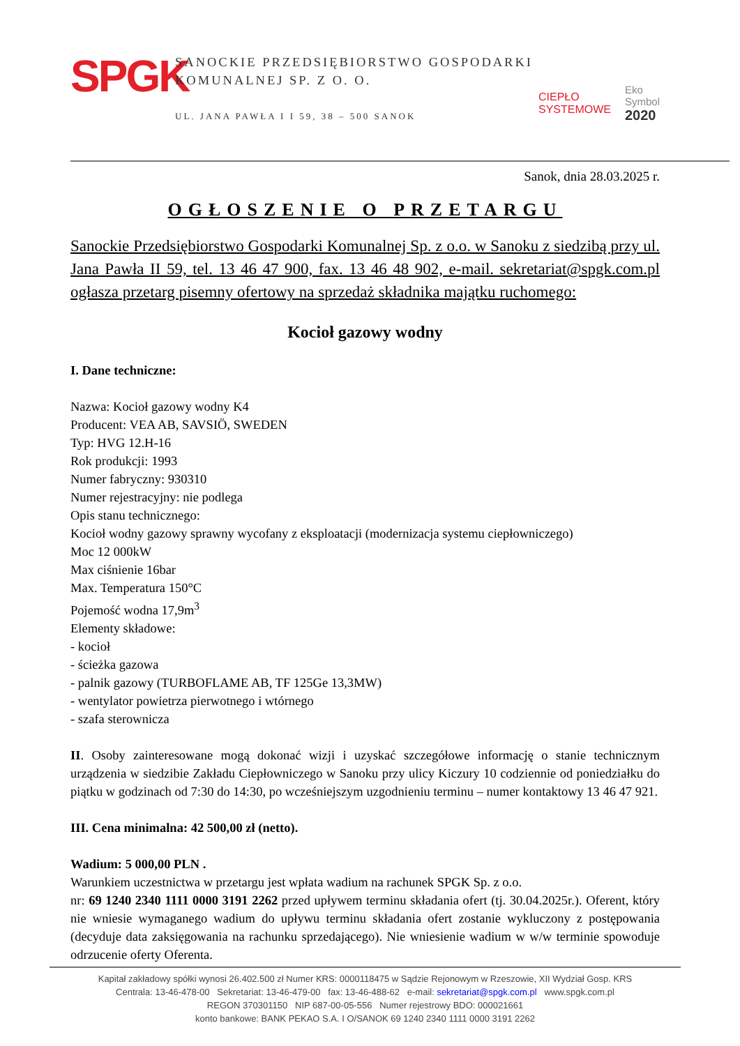SPGK
SANOCKIE PRZEDSIĘBIORSTWO GOSPODARKI KOMUNALNEJ SP. Z O. O.
UL. JANA PAWŁA I I 59, 38 – 500 SANOK
CIEPŁO
SYSTEMOWE
Eko
Symbol
2020
Sanok, dnia 28.03.2025 r.
OGŁOSZENIE O PRZETARGU
Sanockie Przedsiębiorstwo Gospodarki Komunalnej Sp. z o.o. w Sanoku z siedzibą przy ul. Jana Pawła II 59, tel. 13 46 47 900, fax. 13 46 48 902, e-mail. sekretariat@spgk.com.pl ogłasza przetarg pisemny ofertowy na sprzedaż składnika majątku ruchomego:
Kocioł gazowy wodny
I. Dane techniczne:
Nazwa: Kocioł gazowy wodny K4
Producent: VEA AB, SAVSIÖ, SWEDEN
Typ: HVG 12.H-16
Rok produkcji: 1993
Numer fabryczny: 930310
Numer rejestracyjny: nie podlega
Opis stanu technicznego:
Kocioł wodny gazowy sprawny wycofany z eksploatacji (modernizacja systemu ciepłowniczego)
Moc 12 000kW
Max ciśnienie 16bar
Max. Temperatura 150°C
Pojemość wodna 17,9m<sup>3</sup>
Elementy składowe:
- kocioł
- ścieżka gazowa
- palnik gazowy (TURBOFLAME AB, TF 125Ge 13,3MW)
- wentylator powietrza pierwotnego i wtórnego
- szafa sterownicza
II. Osoby zainteresowane mogą dokonać wizji i uzyskać szczegółowe informację o stanie technicznym urządzenia w siedzibie Zakładu Ciepłowniczego w Sanoku przy ulicy Kiczury 10 codziennie od poniedziałku do piątku w godzinach od 7:30 do 14:30, po wcześniejszym uzgodnieniu terminu – numer kontaktowy 13 46 47 921.
III. Cena minimalna: 42 500,00 zł (netto).
Wadium: 5 000,00 PLN .
Warunkiem uczestnictwa w przetargu jest wpłata wadium na rachunek SPGK Sp. z o.o.
nr: 69 1240 2340 1111 0000 3191 2262 przed upływem terminu składania ofert (tj. 30.04.2025r.). Oferent, który nie wniesie wymaganego wadium do upływu terminu składania ofert zostanie wykluczony z postępowania (decyduje data zaksięgowania na rachunku sprzedającego). Nie wniesienie wadium w w/w terminie spowoduje odrzucenie oferty Oferenta.
Kapitał zakładowy spółki wynosi 26.402.500 zł Numer KRS: 0000118475 w Sądzie Rejonowym w Rzeszowie, XII Wydział Gosp. KRS
Centrala: 13-46-478-00 Sekretariat: 13-46-479-00 fax: 13-46-488-62 e-mail: sekretariat@spgk.com.pl www.spgk.com.pl
REGON 370301150 NIP 687-00-05-556 Numer rejestrowy BDO: 000021661
konto bankowe: BANK PEKAO S.A. I O/SANOK 69 1240 2340 1111 0000 3191 2262